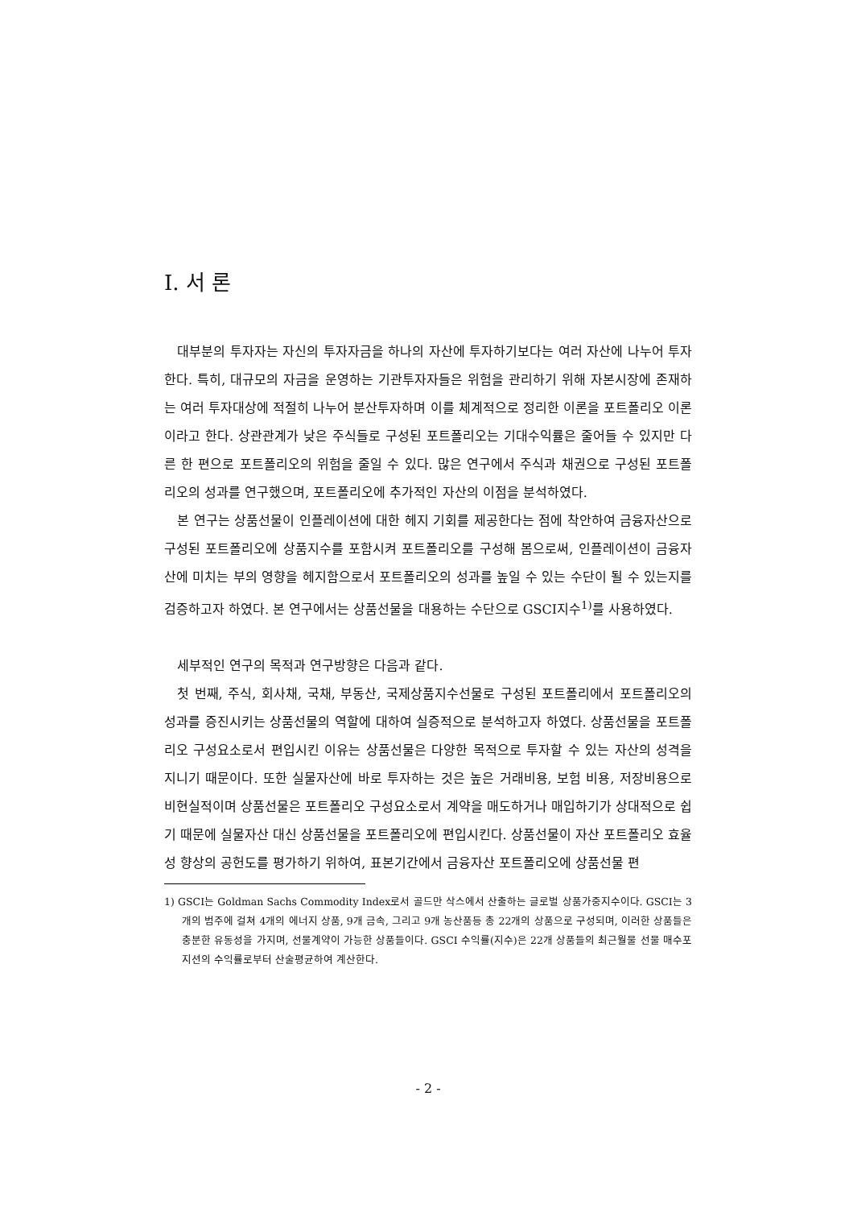I. 서 론
대부분의 투자자는 자신의 투자자금을 하나의 자산에 투자하기보다는 여러 자산에 나누어 투자한다. 특히, 대규모의 자금을 운영하는 기관투자자들은 위험을 관리하기 위해 자본시장에 존재하는 여러 투자대상에 적절히 나누어 분산투자하며 이를 체계적으로 정리한 이론을 포트폴리오 이론이라고 한다. 상관관계가 낮은 주식들로 구성된 포트폴리오는 기대수익률은 줄어들 수 있지만 다른 한 편으로 포트폴리오의 위험을 줄일 수 있다. 많은 연구에서 주식과 채권으로 구성된 포트폴리오의 성과를 연구했으며, 포트폴리오에 추가적인 자산의 이점을 분석하였다.
본 연구는 상품선물이 인플레이션에 대한 헤지 기회를 제공한다는 점에 착안하여 금융자산으로 구성된 포트폴리오에 상품지수를 포함시켜 포트폴리오를 구성해 봄으로써, 인플레이션이 금융자산에 미치는 부의 영향을 헤지함으로서 포트폴리오의 성과를 높일 수 있는 수단이 될 수 있는지를 검증하고자 하였다. 본 연구에서는 상품선물을 대용하는 수단으로 GSCI지수<sup>1)</sup>를 사용하였다.
세부적인 연구의 목적과 연구방향은 다음과 같다.
첫 번째, 주식, 회사채, 국채, 부동산, 국제상품지수선물로 구성된 포트폴리에서 포트폴리오의 성과를 증진시키는 상품선물의 역할에 대하여 실증적으로 분석하고자 하였다. 상품선물을 포트폴리오 구성요소로서 편입시킨 이유는 상품선물은 다양한 목적으로 투자할 수 있는 자산의 성격을 지니기 때문이다. 또한 실물자산에 바로 투자하는 것은 높은 거래비용, 보험 비용, 저장비용으로 비현실적이며 상품선물은 포트폴리오 구성요소로서 계약을 매도하거나 매입하기가 상대적으로 쉽기 때문에 실물자산 대신 상품선물을 포트폴리오에 편입시킨다. 상품선물이 자산 포트폴리오 효율성 향상의 공헌도를 평가하기 위하여, 표본기간에서 금융자산 포트폴리오에 상품선물 편
1) GSCI는 Goldman Sachs Commodity Index로서 골드만 삭스에서 산출하는 글로벌 상품가중지수이다. GSCI는 3개의 범주에 걸쳐 4개의 에너지 상품, 9개 금속, 그리고 9개 농산품등 총 22개의 상품으로 구성되며, 이러한 상품들은 충분한 유동성을 가지며, 선물계약이 가능한 상품들이다. GSCI 수익률(지수)은 22개 상품들의 최근월물 선물 매수포지션의 수익률로부터 산술평균하여 계산한다.
- 2 -